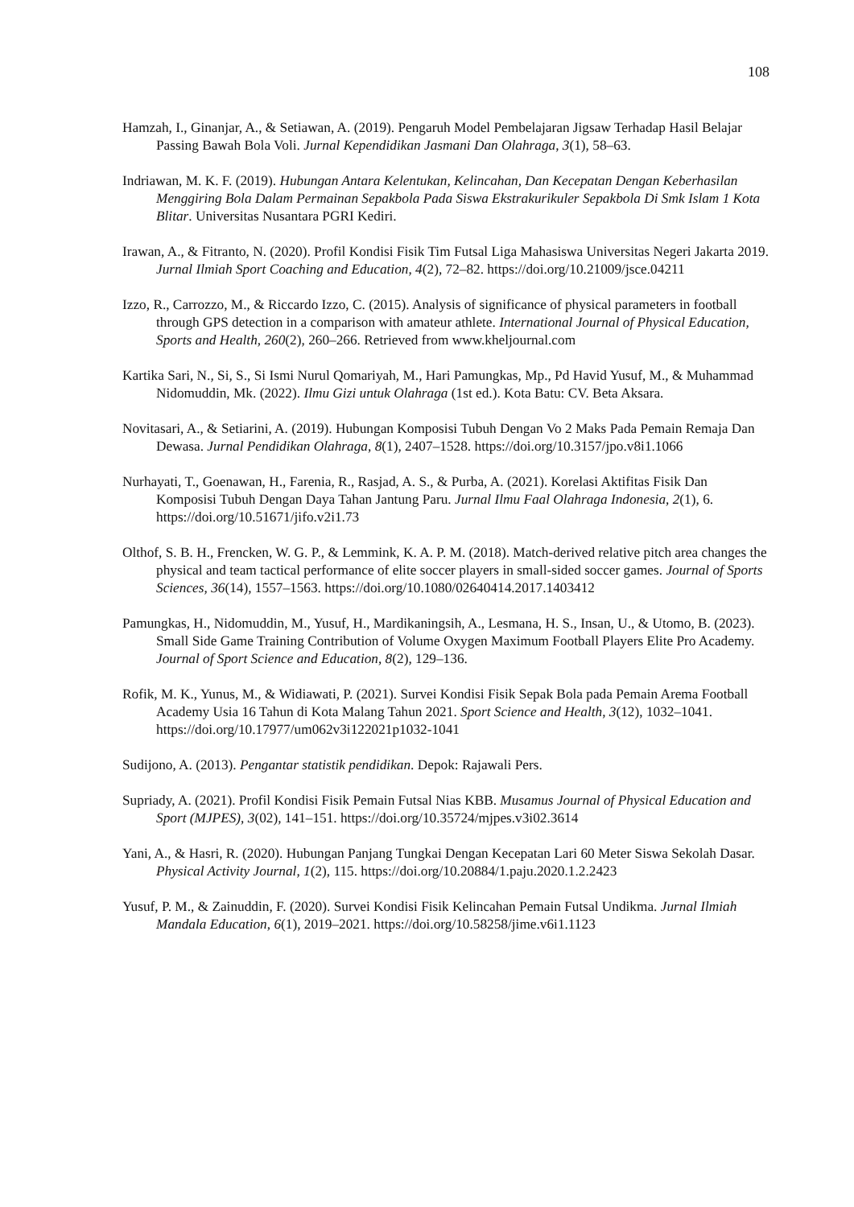108
Hamzah, I., Ginanjar, A., & Setiawan, A. (2019). Pengaruh Model Pembelajaran Jigsaw Terhadap Hasil Belajar Passing Bawah Bola Voli. Jurnal Kependidikan Jasmani Dan Olahraga, 3(1), 58–63.
Indriawan, M. K. F. (2019). Hubungan Antara Kelentukan, Kelincahan, Dan Kecepatan Dengan Keberhasilan Menggiring Bola Dalam Permainan Sepakbola Pada Siswa Ekstrakurikuler Sepakbola Di Smk Islam 1 Kota Blitar. Universitas Nusantara PGRI Kediri.
Irawan, A., & Fitranto, N. (2020). Profil Kondisi Fisik Tim Futsal Liga Mahasiswa Universitas Negeri Jakarta 2019. Jurnal Ilmiah Sport Coaching and Education, 4(2), 72–82. https://doi.org/10.21009/jsce.04211
Izzo, R., Carrozzo, M., & Riccardo Izzo, C. (2015). Analysis of significance of physical parameters in football through GPS detection in a comparison with amateur athlete. International Journal of Physical Education, Sports and Health, 260(2), 260–266. Retrieved from www.kheljournal.com
Kartika Sari, N., Si, S., Si Ismi Nurul Qomariyah, M., Hari Pamungkas, Mp., Pd Havid Yusuf, M., & Muhammad Nidomuddin, Mk. (2022). Ilmu Gizi untuk Olahraga (1st ed.). Kota Batu: CV. Beta Aksara.
Novitasari, A., & Setiarini, A. (2019). Hubungan Komposisi Tubuh Dengan Vo 2 Maks Pada Pemain Remaja Dan Dewasa. Jurnal Pendidikan Olahraga, 8(1), 2407–1528. https://doi.org/10.3157/jpo.v8i1.1066
Nurhayati, T., Goenawan, H., Farenia, R., Rasjad, A. S., & Purba, A. (2021). Korelasi Aktifitas Fisik Dan Komposisi Tubuh Dengan Daya Tahan Jantung Paru. Jurnal Ilmu Faal Olahraga Indonesia, 2(1), 6. https://doi.org/10.51671/jifo.v2i1.73
Olthof, S. B. H., Frencken, W. G. P., & Lemmink, K. A. P. M. (2018). Match-derived relative pitch area changes the physical and team tactical performance of elite soccer players in small-sided soccer games. Journal of Sports Sciences, 36(14), 1557–1563. https://doi.org/10.1080/02640414.2017.1403412
Pamungkas, H., Nidomuddin, M., Yusuf, H., Mardikaningsih, A., Lesmana, H. S., Insan, U., & Utomo, B. (2023). Small Side Game Training Contribution of Volume Oxygen Maximum Football Players Elite Pro Academy. Journal of Sport Science and Education, 8(2), 129–136.
Rofik, M. K., Yunus, M., & Widiawati, P. (2021). Survei Kondisi Fisik Sepak Bola pada Pemain Arema Football Academy Usia 16 Tahun di Kota Malang Tahun 2021. Sport Science and Health, 3(12), 1032–1041. https://doi.org/10.17977/um062v3i122021p1032-1041
Sudijono, A. (2013). Pengantar statistik pendidikan. Depok: Rajawali Pers.
Supriady, A. (2021). Profil Kondisi Fisik Pemain Futsal Nias KBB. Musamus Journal of Physical Education and Sport (MJPES), 3(02), 141–151. https://doi.org/10.35724/mjpes.v3i02.3614
Yani, A., & Hasri, R. (2020). Hubungan Panjang Tungkai Dengan Kecepatan Lari 60 Meter Siswa Sekolah Dasar. Physical Activity Journal, 1(2), 115. https://doi.org/10.20884/1.paju.2020.1.2.2423
Yusuf, P. M., & Zainuddin, F. (2020). Survei Kondisi Fisik Kelincahan Pemain Futsal Undikma. Jurnal Ilmiah Mandala Education, 6(1), 2019–2021. https://doi.org/10.58258/jime.v6i1.1123